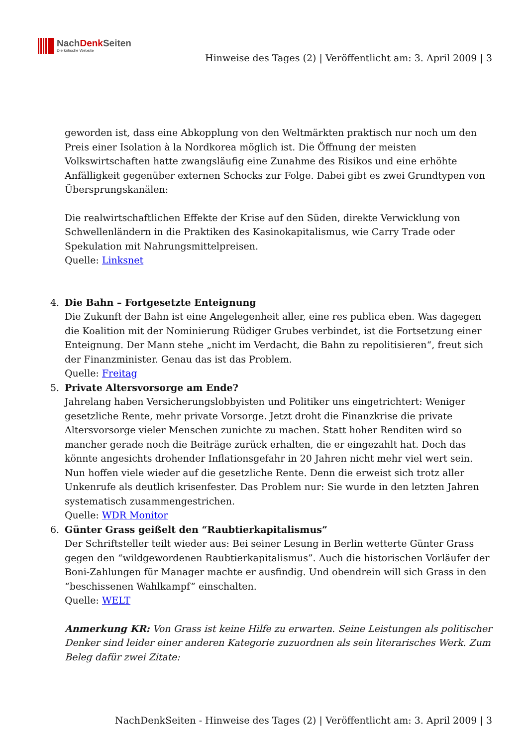NachDenk Seiten
Die kritische Website
Hinweise des Tages (2) | Veröffentlicht am: 3. April 2009 | 3
geworden ist, dass eine Abkopplung von den Weltmärkten praktisch nur noch um den Preis einer Isolation à la Nordkorea möglich ist. Die Öffnung der meisten Volkswirtschaften hatte zwangsläufig eine Zunahme des Risikos und eine erhöhte Anfälligkeit gegenüber externen Schocks zur Folge. Dabei gibt es zwei Grundtypen von Übersprungskanälen:
Die realwirtschaftlichen Effekte der Krise auf den Süden, direkte Verwicklung von Schwellenländern in die Praktiken des Kasinokapitalismus, wie Carry Trade oder Spekulation mit Nahrungsmittelpreisen.
Quelle: Linksnet
4. Die Bahn – Fortgesetzte Enteignung
Die Zukunft der Bahn ist eine Angelegenheit aller, eine res publica eben. Was dagegen die Koalition mit der Nominierung Rüdiger Grubes verbindet, ist die Fortsetzung einer Enteignung. Der Mann stehe „nicht im Verdacht, die Bahn zu repolitisieren“, freut sich der Finanzminister. Genau das ist das Problem.
Quelle: Freitag
5. Private Altersvorsorge am Ende?
Jahrelang haben Versicherungslobbyisten und Politiker uns eingetrichtert: Weniger gesetzliche Rente, mehr private Vorsorge. Jetzt droht die Finanzkrise die private Altersvorsorge vieler Menschen zunichte zu machen. Statt hoher Renditen wird so mancher gerade noch die Beiträge zurück erhalten, die er eingezahlt hat. Doch das könnte angesichts drohender Inflationsgefahr in 20 Jahren nicht mehr viel wert sein. Nun hoffen viele wieder auf die gesetzliche Rente. Denn die erweist sich trotz aller Unkenrufe als deutlich krisenfester. Das Problem nur: Sie wurde in den letzten Jahren systematisch zusammengestrichen.
Quelle: WDR Monitor
6. Günter Grass geißelt den “Raubtierkapitalismus”
Der Schriftsteller teilt wieder aus: Bei seiner Lesung in Berlin wetterte Günter Grass gegen den “wildgewordenen Raubtierkapitalismus”. Auch die historischen Vorläufer der Boni-Zahlungen für Manager machte er ausfindig. Und obendrein will sich Grass in den “beschissenen Wahlkampf” einschalten.
Quelle: WELT
Anmerkung KR: Von Grass ist keine Hilfe zu erwarten. Seine Leistungen als politischer Denker sind leider einer anderen Kategorie zuzuordnen als sein literarisches Werk. Zum Beleg dafür zwei Zitate:
NachDenkSeiten - Hinweise des Tages (2) | Veröffentlicht am: 3. April 2009 | 3